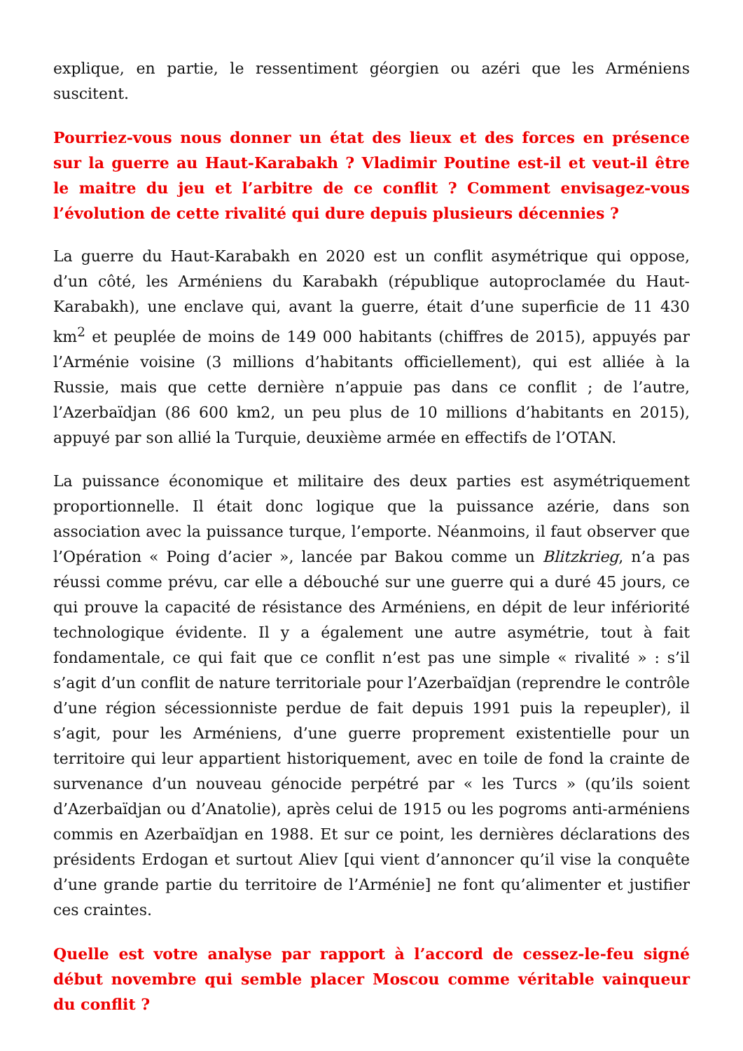explique, en partie, le ressentiment géorgien ou azéri que les Arméniens suscitent.
Pourriez-vous nous donner un état des lieux et des forces en présence sur la guerre au Haut-Karabakh ? Vladimir Poutine est-il et veut-il être le maitre du jeu et l’arbitre de ce conflit ? Comment envisagez-vous l’évolution de cette rivalité qui dure depuis plusieurs décennies ?
La guerre du Haut-Karabakh en 2020 est un conflit asymétrique qui oppose, d’un côté, les Arméniens du Karabakh (république autoproclamée du Haut-Karabakh), une enclave qui, avant la guerre, était d’une superficie de 11 430 km<sup>2</sup> et peuplée de moins de 149 000 habitants (chiffres de 2015), appuyés par l’Arménie voisine (3 millions d’habitants officiellement), qui est alliée à la Russie, mais que cette dernière n’appuie pas dans ce conflit ; de l’autre, l’Azerbaïdjan (86 600 km2, un peu plus de 10 millions d’habitants en 2015), appuyé par son allié la Turquie, deuxième armée en effectifs de l’OTAN.
La puissance économique et militaire des deux parties est asymétriquement proportionnelle. Il était donc logique que la puissance azérie, dans son association avec la puissance turque, l’emporte. Néanmoins, il faut observer que l’Opération « Poing d’acier », lancée par Bakou comme un Blitzkrieg, n’a pas réussi comme prévu, car elle a débouché sur une guerre qui a duré 45 jours, ce qui prouve la capacité de résistance des Arméniens, en dépit de leur infériorité technologique évidente. Il y a également une autre asymétrie, tout à fait fondamentale, ce qui fait que ce conflit n’est pas une simple « rivalité » : s’il s’agit d’un conflit de nature territoriale pour l’Azerbaïdjan (reprendre le contrôle d’une région sécessionniste perdue de fait depuis 1991 puis la repeupler), il s’agit, pour les Arméniens, d’une guerre proprement existentielle pour un territoire qui leur appartient historiquement, avec en toile de fond la crainte de survenance d’un nouveau génocide perpétré par « les Turcs » (qu’ils soient d’Azerbaïdjan ou d’Anatolie), après celui de 1915 ou les pogroms anti-arméniens commis en Azerbaïdjan en 1988. Et sur ce point, les dernières déclarations des présidents Erdogan et surtout Aliev [qui vient d’annoncer qu’il vise la conquête d’une grande partie du territoire de l’Arménie] ne font qu’alimenter et justifier ces craintes.
Quelle est votre analyse par rapport à l’accord de cessez-le-feu signé début novembre qui semble placer Moscou comme véritable vainqueur du conflit ?